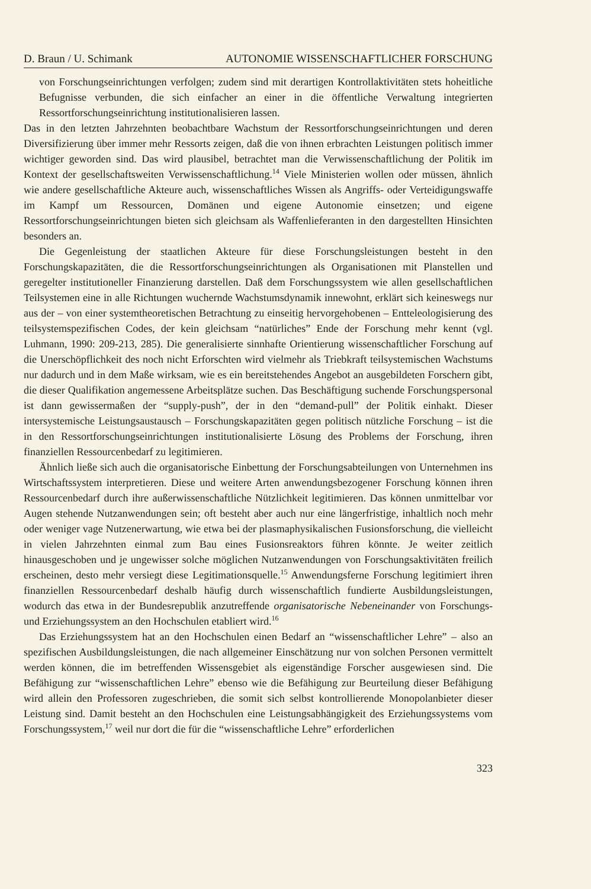D. Braun / U. Schimank AUTONOMIE WISSENSCHAFTLICHER FORSCHUNG
von Forschungseinrichtungen verfolgen; zudem sind mit derartigen Kontrollaktivitäten stets hoheitliche Befugnisse verbunden, die sich einfacher an einer in die öffentliche Verwaltung integrierten Ressortforschungseinrichtung institutionalisieren lassen.
Das in den letzten Jahrzehnten beobachtbare Wachstum der Ressortforschungseinrichtungen und deren Diversifizierung über immer mehr Ressorts zeigen, daß die von ihnen erbrachten Leistungen politisch immer wichtiger geworden sind. Das wird plausibel, betrachtet man die Verwissenschaftlichung der Politik im Kontext der gesellschaftsweiten Verwissenschaftlichung.<sup>14</sup> Viele Ministerien wollen oder müssen, ähnlich wie andere gesellschaftliche Akteure auch, wissenschaftliches Wissen als Angriffs- oder Verteidigungswaffe im Kampf um Ressourcen, Domänen und eigene Autonomie einsetzen; und eigene Ressortforschungseinrichtungen bieten sich gleichsam als Waffenlieferanten in den dargestellten Hinsichten besonders an.
Die Gegenleistung der staatlichen Akteure für diese Forschungsleistungen besteht in den Forschungskapazitäten, die die Ressortforschungseinrichtungen als Organisationen mit Planstellen und geregelter institutioneller Finanzierung darstellen. Daß dem Forschungssystem wie allen gesellschaftlichen Teilsystemen eine in alle Richtungen wuchernde Wachstumsdynamik innewohnt, erklärt sich keineswegs nur aus der – von einer systemtheoretischen Betrachtung zu einseitig hervorgehobenen – Entteleologisierung des teilsystemspezifischen Codes, der kein gleichsam “natürliches” Ende der Forschung mehr kennt (vgl. Luhmann, 1990: 209-213, 285). Die generalisierte sinnhafte Orientierung wissenschaftlicher Forschung auf die Unerschöpflichkeit des noch nicht Erforschten wird vielmehr als Triebkraft teilsystemischen Wachstums nur dadurch und in dem Maße wirksam, wie es ein bereitstehendes Angebot an ausgebildeten Forschern gibt, die dieser Qualifikation angemessene Arbeitsplätze suchen. Das Beschäftigung suchende Forschungspersonal ist dann gewissermaßen der “supply-push”, der in den “demand-pull” der Politik einhakt. Dieser intersystemische Leistungsaustausch – Forschungskapazitäten gegen politisch nützliche Forschung – ist die in den Ressortforschungseinrichtungen institutionalisierte Lösung des Problems der Forschung, ihren finanziellen Ressourcenbedarf zu legitimieren.
Ähnlich ließe sich auch die organisatorische Einbettung der Forschungsabteilungen von Unternehmen ins Wirtschaftssystem interpretieren. Diese und weitere Arten anwendungsbezogener Forschung können ihren Ressourcenbedarf durch ihre außerwissenschaftliche Nützlichkeit legitimieren. Das können unmittelbar vor Augen stehende Nutzanwendungen sein; oft besteht aber auch nur eine längerfristige, inhaltlich noch mehr oder weniger vage Nutzenerwartung, wie etwa bei der plasmaphysikalischen Fusionsforschung, die vielleicht in vielen Jahrzehnten einmal zum Bau eines Fusionsreaktors führen könnte. Je weiter zeitlich hinausgeschoben und je ungewisser solche möglichen Nutzanwendungen von Forschungsaktivitäten freilich erscheinen, desto mehr versiegt diese Legitimationsquelle.<sup>15</sup> Anwendungsferne Forschung legitimiert ihren finanziellen Ressourcenbedarf deshalb häufig durch wissenschaftlich fundierte Ausbildungsleistungen, wodurch das etwa in der Bundesrepublik anzutreffende organisatorische Nebeneinander von Forschungs- und Erziehungssystem an den Hochschulen etabliert wird.<sup>16</sup>
Das Erziehungssystem hat an den Hochschulen einen Bedarf an “wissenschaftlicher Lehre” – also an spezifischen Ausbildungsleistungen, die nach allgemeiner Einschätzung nur von solchen Personen vermittelt werden können, die im betreffenden Wissensgebiet als eigenständige Forscher ausgewiesen sind. Die Befähigung zur “wissenschaftlichen Lehre” ebenso wie die Befähigung zur Beurteilung dieser Befähigung wird allein den Professoren zugeschrieben, die somit sich selbst kontrollierende Monopolanbieter dieser Leistung sind. Damit besteht an den Hochschulen eine Leistungsabhängigkeit des Erziehungssystems vom Forschungssystem,<sup>17</sup> weil nur dort die für die “wissenschaftliche Lehre” erforderlichen
323